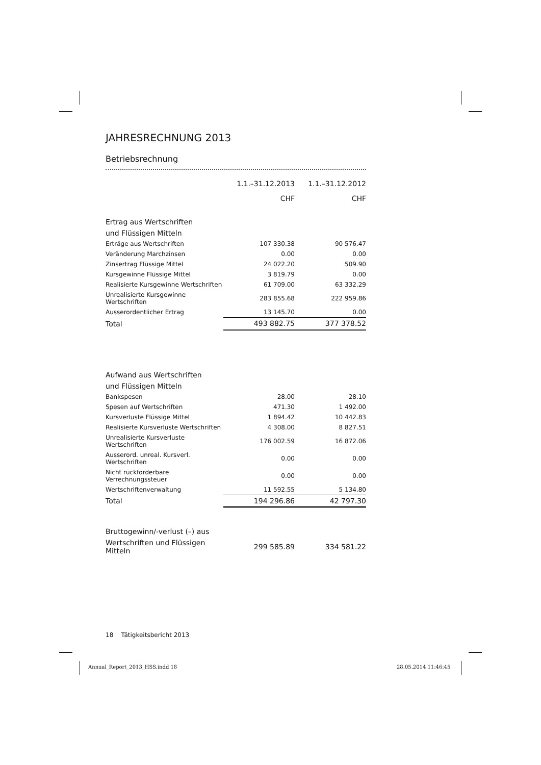JAHRESRECHNUNG 2013
Betriebsrechnung
| | 1.1.–31.12.2013 | 1.1.–31.12.2012 |
| | CHF | CHF |
| Ertrag aus Wertschriften | | |
| und Flüssigen Mitteln | | |
| Erträge aus Wertschriften | 107 330.38 | 90 576.47 |
| Veränderung Marchzinsen | 0.00 | 0.00 |
| Zinsertrag Flüssige Mittel | 24 022.20 | 509.90 |
| Kursgewinne Flüssige Mittel | 3 819.79 | 0.00 |
| Realisierte Kursgewinne Wertschriften | 61 709.00 | 63 332.29 |
| Unrealisierte Kursgewinne Wertschriften | 283 855.68 | 222 959.86 |
| Ausserordentlicher Ertrag | 13 145.70 | 0.00 |
| Total | 493 882.75 | 377 378.52 |
| Aufwand aus Wertschriften | | |
| und Flüssigen Mitteln | | |
| Bankspesen | 28.00 | 28.10 |
| Spesen auf Wertschriften | 471.30 | 1 492.00 |
| Kursverluste Flüssige Mittel | 1 894.42 | 10 442.83 |
| Realisierte Kursverluste Wertschriften | 4 308.00 | 8 827.51 |
| Unrealisierte Kursverluste Wertschriften | 176 002.59 | 16 872.06 |
| Ausserord. unreal. Kursverl. Wertschriften | 0.00 | 0.00 |
| Nicht rückforderbare Verrechnungssteuer | 0.00 | 0.00 |
| Wertschriftenverwaltung | 11 592.55 | 5 134.80 |
| Total | 194 296.86 | 42 797.30 |
| Bruttogewinn/-verlust (–) aus | | |
| Wertschriften und Flüssigen Mitteln | 299 585.89 | 334 581.22 |
18 Tätigkeitsbericht 2013
Annual_Report_2013_HSS.indd 18 28.05.2014 11:46:45